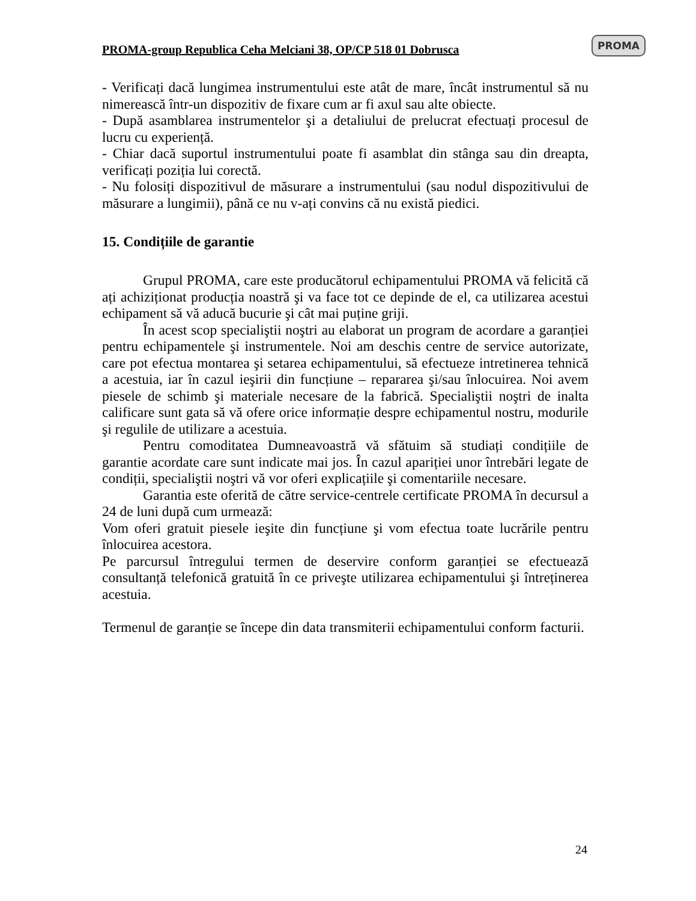PROMA-group Republica Ceha Melciani 38, OP/CP 518 01 Dobrusca
PROMA
- Verificați dacă lungimea instrumentului este atât de mare, încât instrumentul să nu nimerească într-un dispozitiv de fixare cum ar fi axul sau alte obiecte.
- După asamblarea instrumentelor şi a detaliului de prelucrat efectuați procesul de lucru cu experiență.
- Chiar dacă suportul instrumentului poate fi asamblat din stânga sau din dreapta, verificați poziția lui corectă.
- Nu folosiți dispozitivul de măsurare a instrumentului (sau nodul dispozitivului de măsurare a lungimii), până ce nu v-ați convins că nu există piedici.
15. Condițiile de garantie
Grupul PROMA, care este producătorul echipamentului PROMA vă felicită că ați achiziționat producția noastră şi va face tot ce depinde de el, ca utilizarea acestui echipament să vă aducă bucurie şi cât mai puține griji.
În acest scop specialiştii noştri au elaborat un program de acordare a garanției pentru echipamentele şi instrumentele. Noi am deschis centre de service autorizate, care pot efectua montarea şi setarea echipamentului, să efectueze intretinerea tehnică a acestuia, iar în cazul ieşirii din funcțiune – repararea şi/sau înlocuirea. Noi avem piesele de schimb şi materiale necesare de la fabrică. Specialiştii noştri de inalta calificare sunt gata să vă ofere orice informație despre echipamentul nostru, modurile şi regulile de utilizare a acestuia.
Pentru comoditatea Dumneavoastră vă sfătuim să studiați condițiile de garantie acordate care sunt indicate mai jos. În cazul apariției unor întrebări legate de condiții, specialiştii noştri vă vor oferi explicațiile şi comentariile necesare.
Garantia este oferită de către service-centrele certificate PROMA în decursul a 24 de luni după cum urmează:
Vom oferi gratuit piesele ieşite din funcțiune şi vom efectua toate lucrările pentru înlocuirea acestora.
Pe parcursul întregului termen de deservire conform garanției se efectuează consultanță telefonică gratuită în ce priveşte utilizarea echipamentului şi întreținerea acestuia.
Termenul de garanție se începe din data transmiterii echipamentului conform facturii.
24